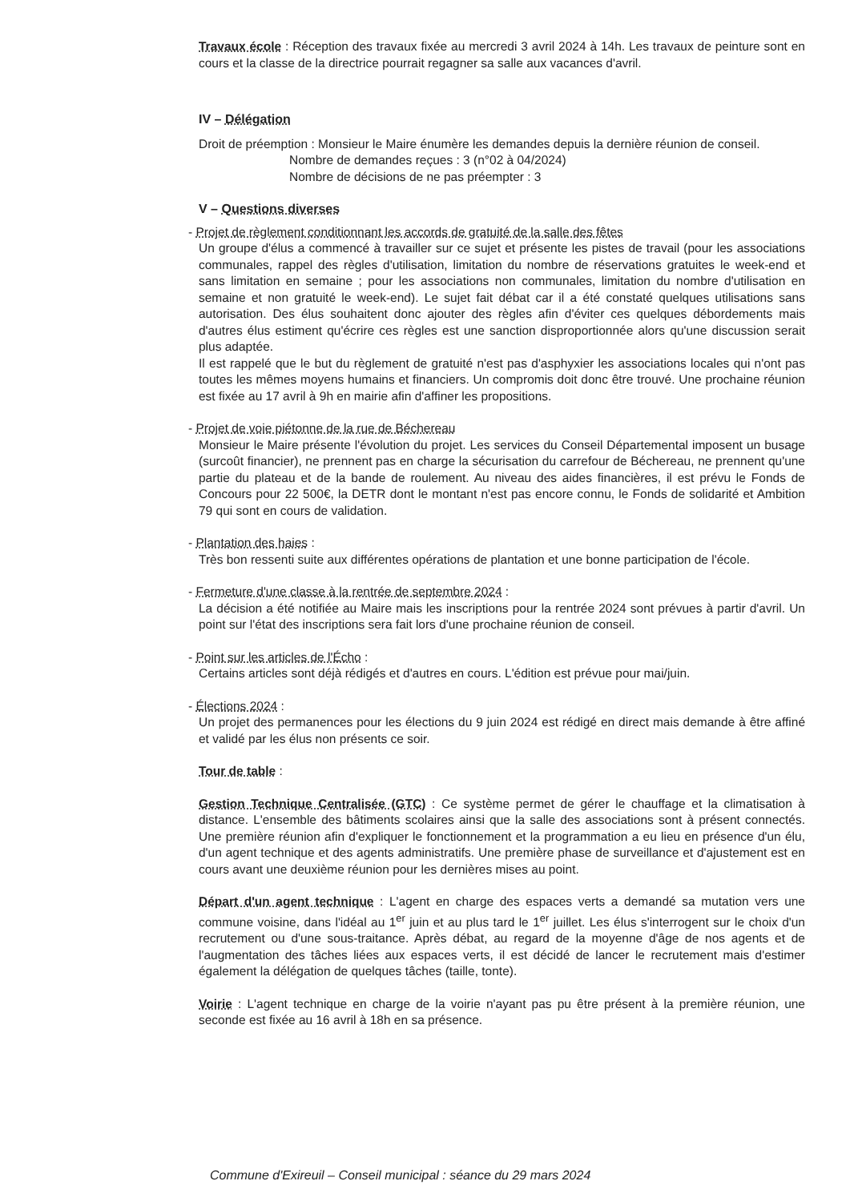Travaux école : Réception des travaux fixée au mercredi 3 avril 2024 à 14h. Les travaux de peinture sont en cours et la classe de la directrice pourrait regagner sa salle aux vacances d'avril.
IV – Délégation
Droit de préemption : Monsieur le Maire énumère les demandes depuis la dernière réunion de conseil.
Nombre de demandes reçues : 3 (n°02 à 04/2024)
Nombre de décisions de ne pas préempter : 3
V – Questions diverses
- Projet de règlement conditionnant les accords de gratuité de la salle des fêtes
Un groupe d'élus a commencé à travailler sur ce sujet et présente les pistes de travail (pour les associations communales, rappel des règles d'utilisation, limitation du nombre de réservations gratuites le week-end et sans limitation en semaine ; pour les associations non communales, limitation du nombre d'utilisation en semaine et non gratuité le week-end). Le sujet fait débat car il a été constaté quelques utilisations sans autorisation. Des élus souhaitent donc ajouter des règles afin d'éviter ces quelques débordements mais d'autres élus estiment qu'écrire ces règles est une sanction disproportionnée alors qu'une discussion serait plus adaptée.
Il est rappelé que le but du règlement de gratuité n'est pas d'asphyxier les associations locales qui n'ont pas toutes les mêmes moyens humains et financiers. Un compromis doit donc être trouvé. Une prochaine réunion est fixée au 17 avril à 9h en mairie afin d'affiner les propositions.
- Projet de voie piétonne de la rue de Béchereau
Monsieur le Maire présente l'évolution du projet. Les services du Conseil Départemental imposent un busage (surcoût financier), ne prennent pas en charge la sécurisation du carrefour de Béchereau, ne prennent qu'une partie du plateau et de la bande de roulement. Au niveau des aides financières, il est prévu le Fonds de Concours pour 22 500€, la DETR dont le montant n'est pas encore connu, le Fonds de solidarité et Ambition 79 qui sont en cours de validation.
- Plantation des haies :
Très bon ressenti suite aux différentes opérations de plantation et une bonne participation de l'école.
- Fermeture d'une classe à la rentrée de septembre 2024 :
La décision a été notifiée au Maire mais les inscriptions pour la rentrée 2024 sont prévues à partir d'avril. Un point sur l'état des inscriptions sera fait lors d'une prochaine réunion de conseil.
- Point sur les articles de l'Écho :
Certains articles sont déjà rédigés et d'autres en cours. L'édition est prévue pour mai/juin.
- Élections 2024 :
Un projet des permanences pour les élections du 9 juin 2024 est rédigé en direct mais demande à être affiné et validé par les élus non présents ce soir.
Tour de table :
Gestion Technique Centralisée (GTC) : Ce système permet de gérer le chauffage et la climatisation à distance. L'ensemble des bâtiments scolaires ainsi que la salle des associations sont à présent connectés. Une première réunion afin d'expliquer le fonctionnement et la programmation a eu lieu en présence d'un élu, d'un agent technique et des agents administratifs. Une première phase de surveillance et d'ajustement est en cours avant une deuxième réunion pour les dernières mises au point.
Départ d'un agent technique : L'agent en charge des espaces verts a demandé sa mutation vers une commune voisine, dans l'idéal au 1<sup>er</sup> juin et au plus tard le 1<sup>er</sup> juillet. Les élus s'interrogent sur le choix d'un recrutement ou d'une sous-traitance. Après débat, au regard de la moyenne d'âge de nos agents et de l'augmentation des tâches liées aux espaces verts, il est décidé de lancer le recrutement mais d'estimer également la délégation de quelques tâches (taille, tonte).
Voirie : L'agent technique en charge de la voirie n'ayant pas pu être présent à la première réunion, une seconde est fixée au 16 avril à 18h en sa présence.
Commune d'Exireuil – Conseil municipal : séance du 29 mars 2024